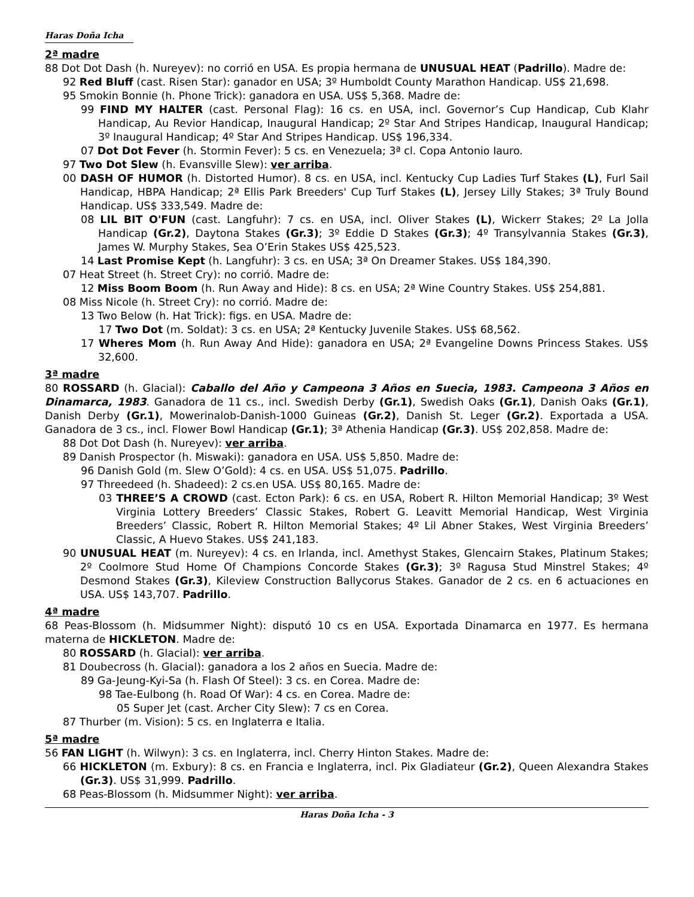Haras Doña Icha
2ª madre
88 Dot Dot Dash (h. Nureyev): no corrió en USA. Es propia hermana de UNUSUAL HEAT (Padrillo). Madre de:
92 Red Bluff (cast. Risen Star): ganador en USA; 3º Humboldt County Marathon Handicap. US$ 21,698.
95 Smokin Bonnie (h. Phone Trick): ganadora en USA. US$ 5,368. Madre de:
99 FIND MY HALTER (cast. Personal Flag): 16 cs. en USA, incl. Governor’s Cup Handicap, Cub Klahr Handicap, Au Revior Handicap, Inaugural Handicap; 2º Star And Stripes Handicap, Inaugural Handicap; 3º Inaugural Handicap; 4º Star And Stripes Handicap. US$ 196,334.
07 Dot Dot Fever (h. Stormin Fever): 5 cs. en Venezuela; 3ª cl. Copa Antonio Iauro.
97 Two Dot Slew (h. Evansville Slew): ver arriba.
00 DASH OF HUMOR (h. Distorted Humor). 8 cs. en USA, incl. Kentucky Cup Ladies Turf Stakes (L), Furl Sail Handicap, HBPA Handicap; 2ª Ellis Park Breeders' Cup Turf Stakes (L), Jersey Lilly Stakes; 3ª Truly Bound Handicap. US$ 333,549. Madre de:
08 LIL BIT O'FUN (cast. Langfuhr): 7 cs. en USA, incl. Oliver Stakes (L), Wickerr Stakes; 2º La Jolla Handicap (Gr.2), Daytona Stakes (Gr.3); 3º Eddie D Stakes (Gr.3); 4º Transylvannia Stakes (Gr.3), James W. Murphy Stakes, Sea O’Erin Stakes US$ 425,523.
14 Last Promise Kept (h. Langfuhr): 3 cs. en USA; 3ª On Dreamer Stakes. US$ 184,390.
07 Heat Street (h. Street Cry): no corrió. Madre de:
12 Miss Boom Boom (h. Run Away and Hide): 8 cs. en USA; 2ª Wine Country Stakes. US$ 254,881.
08 Miss Nicole (h. Street Cry): no corrió. Madre de:
13 Two Below (h. Hat Trick): figs. en USA. Madre de:
17 Two Dot (m. Soldat): 3 cs. en USA; 2ª Kentucky Juvenile Stakes. US$ 68,562.
17 Wheres Mom (h. Run Away And Hide): ganadora en USA; 2ª Evangeline Downs Princess Stakes. US$ 32,600.
3ª madre
80 ROSSARD (h. Glacial): Caballo del Año y Campeona 3 Años en Suecia, 1983. Campeona 3 Años en Dinamarca, 1983. Ganadora de 11 cs., incl. Swedish Derby (Gr.1), Swedish Oaks (Gr.1), Danish Oaks (Gr.1), Danish Derby (Gr.1), Mowerinalob-Danish-1000 Guineas (Gr.2), Danish St. Leger (Gr.2). Exportada a USA. Ganadora de 3 cs., incl. Flower Bowl Handicap (Gr.1); 3ª Athenia Handicap (Gr.3). US$ 202,858. Madre de:
88 Dot Dot Dash (h. Nureyev): ver arriba.
89 Danish Prospector (h. Miswaki): ganadora en USA. US$ 5,850. Madre de:
96 Danish Gold (m. Slew O’Gold): 4 cs. en USA. US$ 51,075. Padrillo.
97 Threedeed (h. Shadeed): 2 cs.en USA. US$ 80,165. Madre de:
03 THREE’S A CROWD (cast. Ecton Park): 6 cs. en USA, Robert R. Hilton Memorial Handicap; 3º West Virginia Lottery Breeders’ Classic Stakes, Robert G. Leavitt Memorial Handicap, West Virginia Breeders’ Classic, Robert R. Hilton Memorial Stakes; 4º Lil Abner Stakes, West Virginia Breeders’ Classic, A Huevo Stakes. US$ 241,183.
90 UNUSUAL HEAT (m. Nureyev): 4 cs. en Irlanda, incl. Amethyst Stakes, Glencairn Stakes, Platinum Stakes; 2º Coolmore Stud Home Of Champions Concorde Stakes (Gr.3); 3º Ragusa Stud Minstrel Stakes; 4º Desmond Stakes (Gr.3), Kileview Construction Ballycorus Stakes. Ganador de 2 cs. en 6 actuaciones en USA. US$ 143,707. Padrillo.
4ª madre
68 Peas-Blossom (h. Midsummer Night): disputó 10 cs en USA. Exportada Dinamarca en 1977. Es hermana materna de HICKLETON. Madre de:
80 ROSSARD (h. Glacial): ver arriba.
81 Doubecross (h. Glacial): ganadora a los 2 años en Suecia. Madre de:
89 Ga-Jeung-Kyi-Sa (h. Flash Of Steel): 3 cs. en Corea. Madre de:
98 Tae-Eulbong (h. Road Of War): 4 cs. en Corea. Madre de:
05 Super Jet (cast. Archer City Slew): 7 cs en Corea.
87 Thurber (m. Vision): 5 cs. en Inglaterra e Italia.
5ª madre
56 FAN LIGHT (h. Wilwyn): 3 cs. en Inglaterra, incl. Cherry Hinton Stakes. Madre de:
66 HICKLETON (m. Exbury): 8 cs. en Francia e Inglaterra, incl. Pix Gladiateur (Gr.2), Queen Alexandra Stakes (Gr.3). US$ 31,999. Padrillo.
68 Peas-Blossom (h. Midsummer Night): ver arriba.
Haras Doña Icha - 3